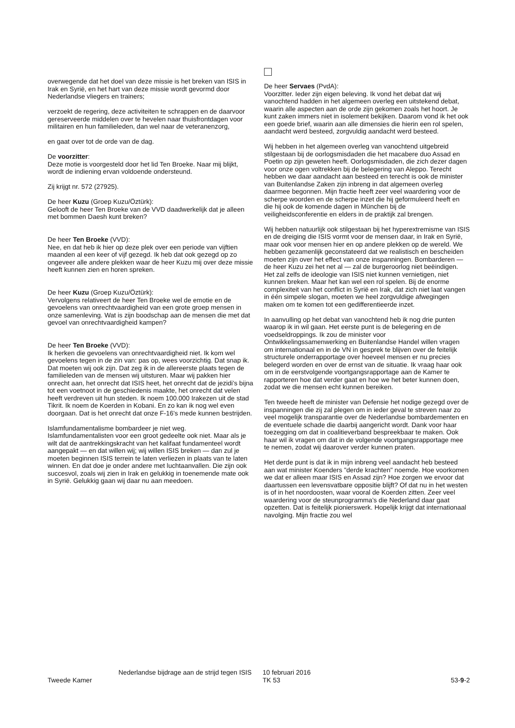overwegende dat het doel van deze missie is het breken van ISIS in Irak en Syrië, en het hart van deze missie wordt gevormd door Nederlandse vliegers en trainers;
verzoekt de regering, deze activiteiten te schrappen en de daarvoor gereserveerde middelen over te hevelen naar thuisfrontdagen voor militairen en hun familieleden, dan wel naar de veteranenzorg,
en gaat over tot de orde van de dag.
De voorzitter:
Deze motie is voorgesteld door het lid Ten Broeke. Naar mij blijkt, wordt de indiening ervan voldoende ondersteund.
Zij krijgt nr. 572 (27925).
De heer Kuzu (Groep Kuzu/Öztürk):
Gelooft de heer Ten Broeke van de VVD daadwerkelijk dat je alleen met bommen Daesh kunt breken?
De heer Ten Broeke (VVD):
Nee, en dat heb ik hier op deze plek over een periode van vijftien maanden al een keer of vijf gezegd. Ik heb dat ook gezegd op zo ongeveer alle andere plekken waar de heer Kuzu mij over deze missie heeft kunnen zien en horen spreken.
De heer Kuzu (Groep Kuzu/Öztürk):
Vervolgens relativeert de heer Ten Broeke wel de emotie en de gevoelens van onrechtvaardigheid van een grote groep mensen in onze samenleving. Wat is zijn boodschap aan de mensen die met dat gevoel van onrechtvaardigheid kampen?
De heer Ten Broeke (VVD):
Ik herken die gevoelens van onrechtvaardigheid niet. Ik kom wel gevoelens tegen in de zin van: pas op, wees voorzichtig. Dat snap ik. Dat moeten wij ook zijn. Dat zeg ik in de allereerste plaats tegen de familieleden van de mensen wij uitsturen. Maar wij pakken hier onrecht aan, het onrecht dat ISIS heet, het onrecht dat de jezidi's bijna tot een voetnoot in de geschiedenis maakte, het onrecht dat velen heeft verdreven uit hun steden. Ik noem 100.000 Irakezen uit de stad Tikrit. Ik noem de Koerden in Kobani. En zo kan ik nog wel even doorgaan. Dat is het onrecht dat onze F-16's mede kunnen bestrijden.
Islamfundamentalisme bombardeer je niet weg. Islamfundamentalisten voor een groot gedeelte ook niet. Maar als je wilt dat de aantrekkingskracht van het kalifaat fundamenteel wordt aangepakt — en dat willen wij; wij willen ISIS breken — dan zul je moeten beginnen ISIS terrein te laten verliezen in plaats van te laten winnen. En dat doe je onder andere met luchtaanvallen. Die zijn ook succesvol, zoals wij zien in Irak en gelukkig in toenemende mate ook in Syrië. Gelukkig gaan wij daar nu aan meedoen.
De heer Servaes (PvdA):
Voorzitter. Ieder zijn eigen beleving. Ik vond het debat dat wij vanochtend hadden in het algemeen overleg een uitstekend debat, waarin alle aspecten aan de orde zijn gekomen zoals het hoort. Je kunt zaken immers niet in isolement bekijken. Daarom vond ik het ook een goede brief, waarin aan alle dimensies die hierin een rol spelen, aandacht werd besteed, zorgvuldig aandacht werd besteed.
Wij hebben in het algemeen overleg van vanochtend uitgebreid stilgestaan bij de oorlogsmisdaden die het macabere duo Assad en Poetin op zijn geweten heeft. Oorlogsmisdaden, die zich dezer dagen voor onze ogen voltrekken bij de belegering van Aleppo. Terecht hebben we daar aandacht aan besteed en terecht is ook de minister van Buitenlandse Zaken zijn inbreng in dat algemeen overleg daarmee begonnen. Mijn fractie heeft zeer veel waardering voor de scherpe woorden en de scherpe inzet die hij geformuleerd heeft en die hij ook de komende dagen in München bij de veiligheidsconferentie en elders in de praktijk zal brengen.
Wij hebben natuurlijk ook stilgestaan bij het hyperextremisme van ISIS en de dreiging die ISIS vormt voor de mensen daar, in Irak en Syrië, maar ook voor mensen hier en op andere plekken op de wereld. We hebben gezamenlijk geconstateerd dat we realistisch en bescheiden moeten zijn over het effect van onze inspanningen. Bombarderen — de heer Kuzu zei het net al — zal de burgeroorlog niet beëindigen. Het zal zelfs de ideologie van ISIS niet kunnen vernietigen, niet kunnen breken. Maar het kan wel een rol spelen. Bij de enorme complexiteit van het conflict in Syrië en Irak, dat zich niet laat vangen in één simpele slogan, moeten we heel zorgvuldige afwegingen maken om te komen tot een gedifferentieerde inzet.
In aanvulling op het debat van vanochtend heb ik nog drie punten waarop ik in wil gaan. Het eerste punt is de belegering en de voedseldroppings. Ik zou de minister voor Ontwikkelingssamenwerking en Buitenlandse Handel willen vragen om internationaal en in de VN in gesprek te blijven over de feitelijk structurele onderrapportage over hoeveel mensen er nu precies belegerd worden en over de ernst van de situatie. Ik vraag haar ook om in de eerstvolgende voortgangsrapportage aan de Kamer te rapporteren hoe dat verder gaat en hoe we het beter kunnen doen, zodat we die mensen echt kunnen bereiken.
Ten tweede heeft de minister van Defensie het nodige gezegd over de inspanningen die zij zal plegen om in ieder geval te streven naar zo veel mogelijk transparantie over de Nederlandse bombardementen en de eventuele schade die daarbij aangericht wordt. Dank voor haar toezegging om dat in coalitieverband bespreekbaar te maken. Ook haar wil ik vragen om dat in de volgende voortgangsrapportage mee te nemen, zodat wij daarover verder kunnen praten.
Het derde punt is dat ik in mijn inbreng veel aandacht heb besteed aan wat minister Koenders "derde krachten" noemde. Hoe voorkomen we dat er alleen maar ISIS en Assad zijn? Hoe zorgen we ervoor dat daartussen een levensvatbare oppositie blijft? Of dat nu in het westen is of in het noordoosten, waar vooral de Koerden zitten. Zeer veel waardering voor de steunprogramma's die Nederland daar gaat opzetten. Dat is feitelijk pionierswerk. Hopelijk krijgt dat internationaal navolging. Mijn fractie zou wel
Tweede Kamer
Nederlandse bijdrage aan de strijd tegen ISIS
10 februari 2016
TK 53
53-9-2